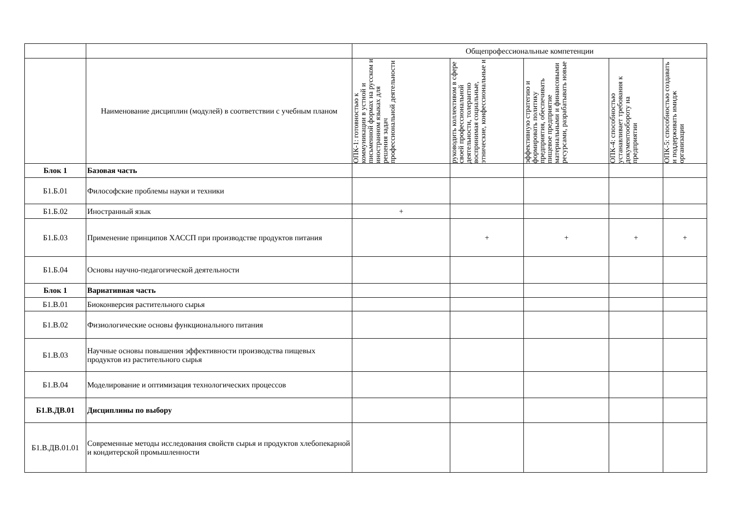| | | Общепрофессиональные компетенции | | | | |
| | Наименование дисциплин (модулей) в соответствии с учебным планом | ОПК-1: готовностью к коммуникации в устной и письменной формах на русском и иностранном языках для решения задач профессиональной деятельности | руководить коллективом в сфере своей профессиональной деятельности, толерантно воспринимая социальные, этнические, конфессиональные и | эффективную стратегию и формировать политику предприятия, обеспечивать пищевое предприятие материальными и финансовыми ресурсами, разрабатывать новые | ОПК-4: способностью устанавливает требования к документообороту на предприятии | ОПК-5: способностью создавать и поддерживать имидж организации |
| Блок 1 | Базовая часть | | | | | |
| Б1.Б.01 | Философские проблемы науки и техники | | | | | |
| Б1.Б.02 | Иностранный язык | + | | | | |
| Б1.Б.03 | Применение принципов ХАССП при производстве продуктов питания | | + | + | + | + |
| Б1.Б.04 | Основы научно-педагогической деятельности | | | | | |
| Блок 1 | Вариативная часть | | | | | |
| Б1.В.01 | Биоконверсия растительного сырья | | | | | |
| Б1.В.02 | Физиологические основы функционального питания | | | | | |
| Б1.В.03 | Научные основы повышения эффективности производства пищевых продуктов из растительного сырья | | | | | |
| Б1.В.04 | Моделирование и оптимизация технологических процессов | | | | | |
| Б1.В.ДВ.01 | Дисциплины по выбору | | | | | |
| Б1.В.ДВ.01.01 | Современные методы исследования свойств сырья и продуктов хлебопекарной и кондитерской промышленности | | | | | |